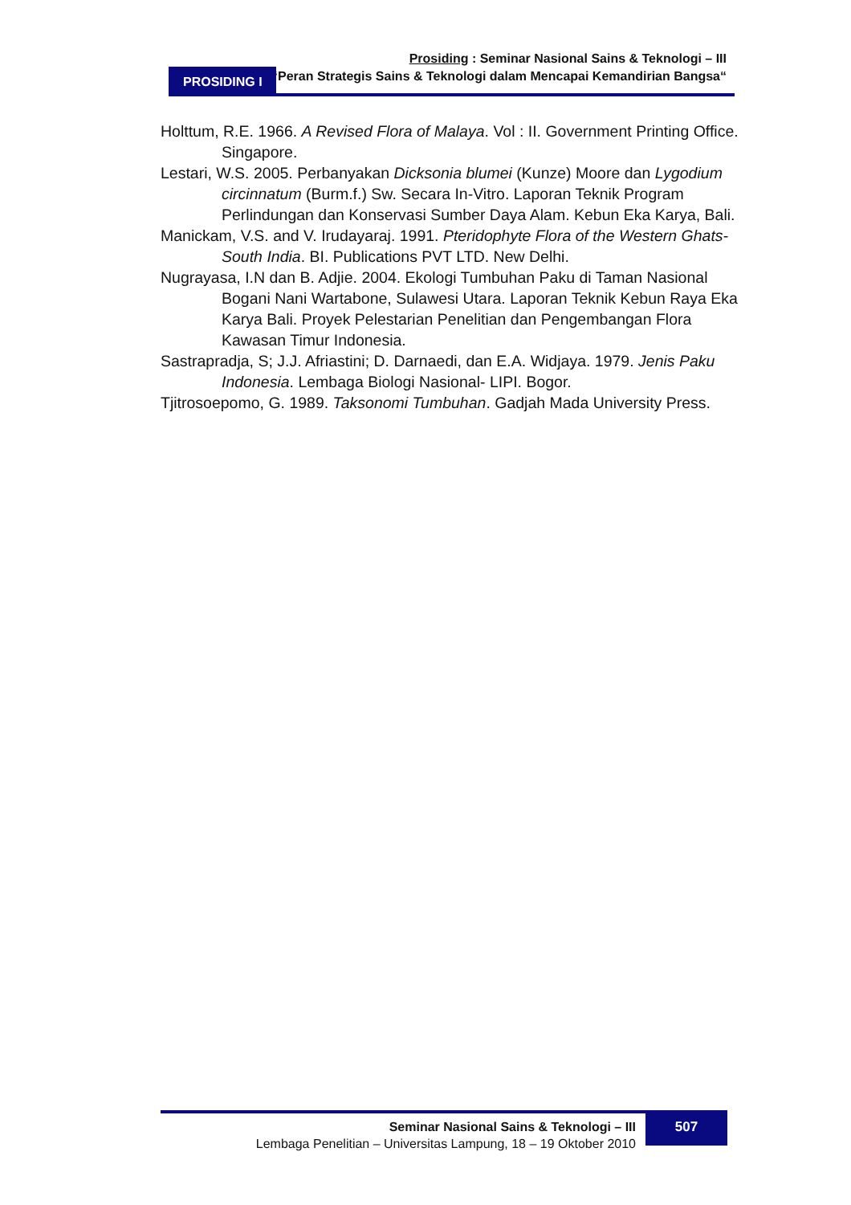Prosiding : Seminar Nasional Sains & Teknologi – III
“Peran Strategis Sains & Teknologi dalam Mencapai Kemandirian Bangsa“
PROSIDING I
Holttum, R.E. 1966. A Revised Flora of Malaya. Vol : II. Government Printing Office. Singapore.
Lestari, W.S. 2005. Perbanyakan Dicksonia blumei (Kunze) Moore dan Lygodium circinnatum (Burm.f.) Sw. Secara In-Vitro. Laporan Teknik Program Perlindungan dan Konservasi Sumber Daya Alam. Kebun Eka Karya, Bali.
Manickam, V.S. and V. Irudayaraj. 1991. Pteridophyte Flora of the Western Ghats-South India. BI. Publications PVT LTD. New Delhi.
Nugrayasa, I.N dan B. Adjie. 2004. Ekologi Tumbuhan Paku di Taman Nasional Bogani Nani Wartabone, Sulawesi Utara. Laporan Teknik Kebun Raya Eka Karya Bali. Proyek Pelestarian Penelitian dan Pengembangan Flora Kawasan Timur Indonesia.
Sastrapradja, S; J.J. Afriastini; D. Darnaedi, dan E.A. Widjaya. 1979. Jenis Paku Indonesia. Lembaga Biologi Nasional- LIPI. Bogor.
Tjitrosoepomo, G. 1989. Taksonomi Tumbuhan. Gadjah Mada University Press.
Seminar Nasional Sains & Teknologi – III
Lembaga Penelitian – Universitas Lampung, 18 – 19 Oktober 2010
507